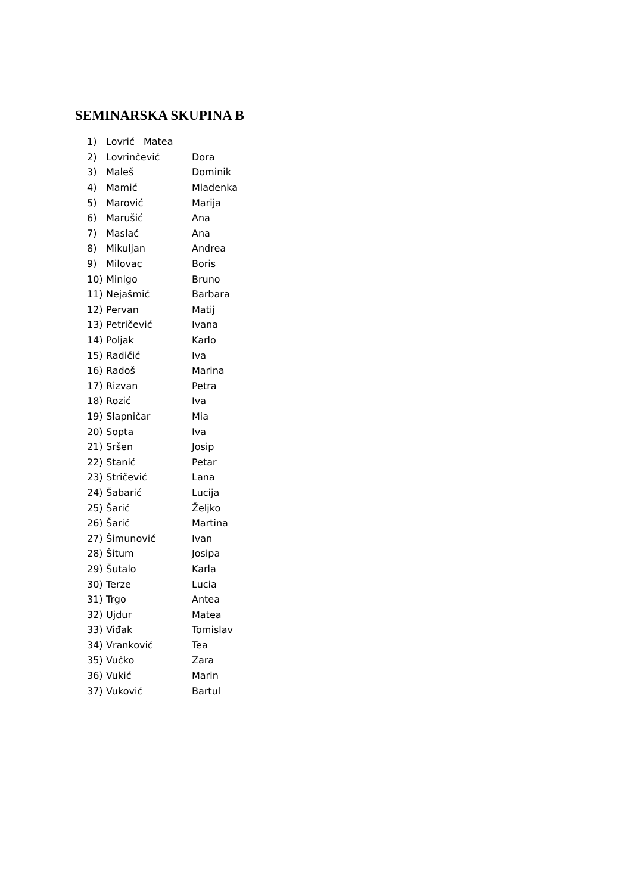SEMINARSKA SKUPINA B
1) Lovrić Matea
2) Lovrinčević Dora
3) Maleš Dominik
4) Mamić Mladenka
5) Marović Marija
6) Marušić Ana
7) Maslać Ana
8) Mikuljan Andrea
9) Milovac Boris
10) Minigo Bruno
11) Nejašmić Barbara
12) Pervan Matij
13) Petričević Ivana
14) Poljak Karlo
15) Radičić Iva
16) Radoš Marina
17) Rizvan Petra
18) Rozić Iva
19) Slapničar Mia
20) Sopta Iva
21) Sršen Josip
22) Stanić Petar
23) Stričević Lana
24) Šabarić Lucija
25) Šarić Željko
26) Šarić Martina
27) Šimunović Ivan
28) Šitum Josipa
29) Šutalo Karla
30) Terze Lucia
31) Trgo Antea
32) Ujdur Matea
33) Viđak Tomislav
34) Vranković Tea
35) Vučko Zara
36) Vukić Marin
37) Vuković Bartul